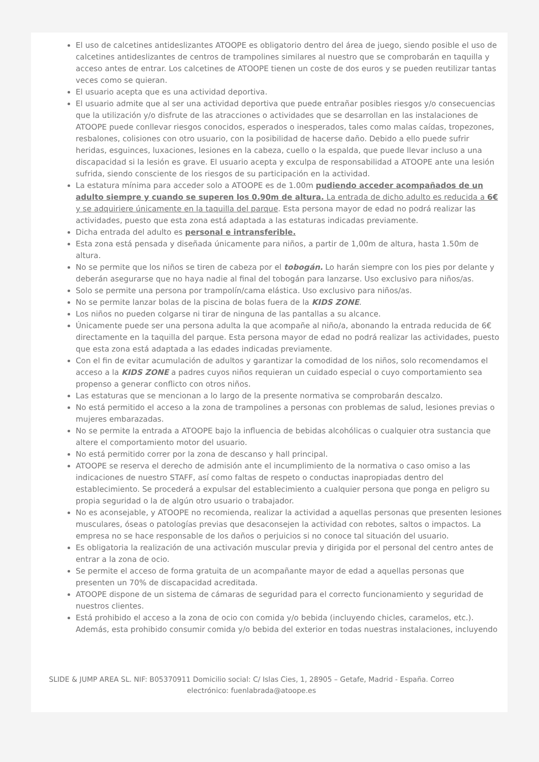El uso de calcetines antideslizantes ATOOPE es obligatorio dentro del área de juego, siendo posible el uso de calcetines antideslizantes de centros de trampolines similares al nuestro que se comprobarán en taquilla y acceso antes de entrar. Los calcetines de ATOOPE tienen un coste de dos euros y se pueden reutilizar tantas veces como se quieran.
El usuario acepta que es una actividad deportiva.
El usuario admite que al ser una actividad deportiva que puede entrañar posibles riesgos y/o consecuencias que la utilización y/o disfrute de las atracciones o actividades que se desarrollan en las instalaciones de ATOOPE puede conllevar riesgos conocidos, esperados o inesperados, tales como malas caídas, tropezones, resbalones, colisiones con otro usuario, con la posibilidad de hacerse daño. Debido a ello puede sufrir heridas, esguinces, luxaciones, lesiones en la cabeza, cuello o la espalda, que puede llevar incluso a una discapacidad si la lesión es grave. El usuario acepta y exculpa de responsabilidad a ATOOPE ante una lesión sufrida, siendo consciente de los riesgos de su participación en la actividad.
La estatura mínima para acceder solo a ATOOPE es de 1.00m pudiendo acceder acompañados de un adulto siempre y cuando se superen los 0.90m de altura. La entrada de dicho adulto es reducida a 6€ y se adquiriere únicamente en la taquilla del parque. Esta persona mayor de edad no podrá realizar las actividades, puesto que esta zona está adaptada a las estaturas indicadas previamente.
Dicha entrada del adulto es personal e intransferible.
Esta zona está pensada y diseñada únicamente para niños, a partir de 1,00m de altura, hasta 1.50m de altura.
No se permite que los niños se tiren de cabeza por el tobogán. Lo harán siempre con los pies por delante y deberán asegurarse que no haya nadie al final del tobogán para lanzarse. Uso exclusivo para niños/as.
Solo se permite una persona por trampolín/cama elástica. Uso exclusivo para niños/as.
No se permite lanzar bolas de la piscina de bolas fuera de la KIDS ZONE.
Los niños no pueden colgarse ni tirar de ninguna de las pantallas a su alcance.
Únicamente puede ser una persona adulta la que acompañe al niño/a, abonando la entrada reducida de 6€ directamente en la taquilla del parque. Esta persona mayor de edad no podrá realizar las actividades, puesto que esta zona está adaptada a las edades indicadas previamente.
Con el fin de evitar acumulación de adultos y garantizar la comodidad de los niños, solo recomendamos el acceso a la KIDS ZONE a padres cuyos niños requieran un cuidado especial o cuyo comportamiento sea propenso a generar conflicto con otros niños.
Las estaturas que se mencionan a lo largo de la presente normativa se comprobarán descalzo.
No está permitido el acceso a la zona de trampolines a personas con problemas de salud, lesiones previas o mujeres embarazadas.
No se permite la entrada a ATOOPE bajo la influencia de bebidas alcohólicas o cualquier otra sustancia que altere el comportamiento motor del usuario.
No está permitido correr por la zona de descanso y hall principal.
ATOOPE se reserva el derecho de admisión ante el incumplimiento de la normativa o caso omiso a las indicaciones de nuestro STAFF, así como faltas de respeto o conductas inapropiadas dentro del establecimiento. Se procederá a expulsar del establecimiento a cualquier persona que ponga en peligro su propia seguridad o la de algún otro usuario o trabajador.
No es aconsejable, y ATOOPE no recomienda, realizar la actividad a aquellas personas que presenten lesiones musculares, óseas o patologías previas que desaconsejen la actividad con rebotes, saltos o impactos. La empresa no se hace responsable de los daños o perjuicios si no conoce tal situación del usuario.
Es obligatoria la realización de una activación muscular previa y dirigida por el personal del centro antes de entrar a la zona de ocio.
Se permite el acceso de forma gratuita de un acompañante mayor de edad a aquellas personas que presenten un 70% de discapacidad acreditada.
ATOOPE dispone de un sistema de cámaras de seguridad para el correcto funcionamiento y seguridad de nuestros clientes.
Está prohibido el acceso a la zona de ocio con comida y/o bebida (incluyendo chicles, caramelos, etc.). Además, esta prohibido consumir comida y/o bebida del exterior en todas nuestras instalaciones, incluyendo
SLIDE & JUMP AREA SL. NIF: B05370911 Domicilio social: C/ Islas Cies, 1, 28905 – Getafe, Madrid - España. Correo electrónico: fuenlabrada@atoope.es